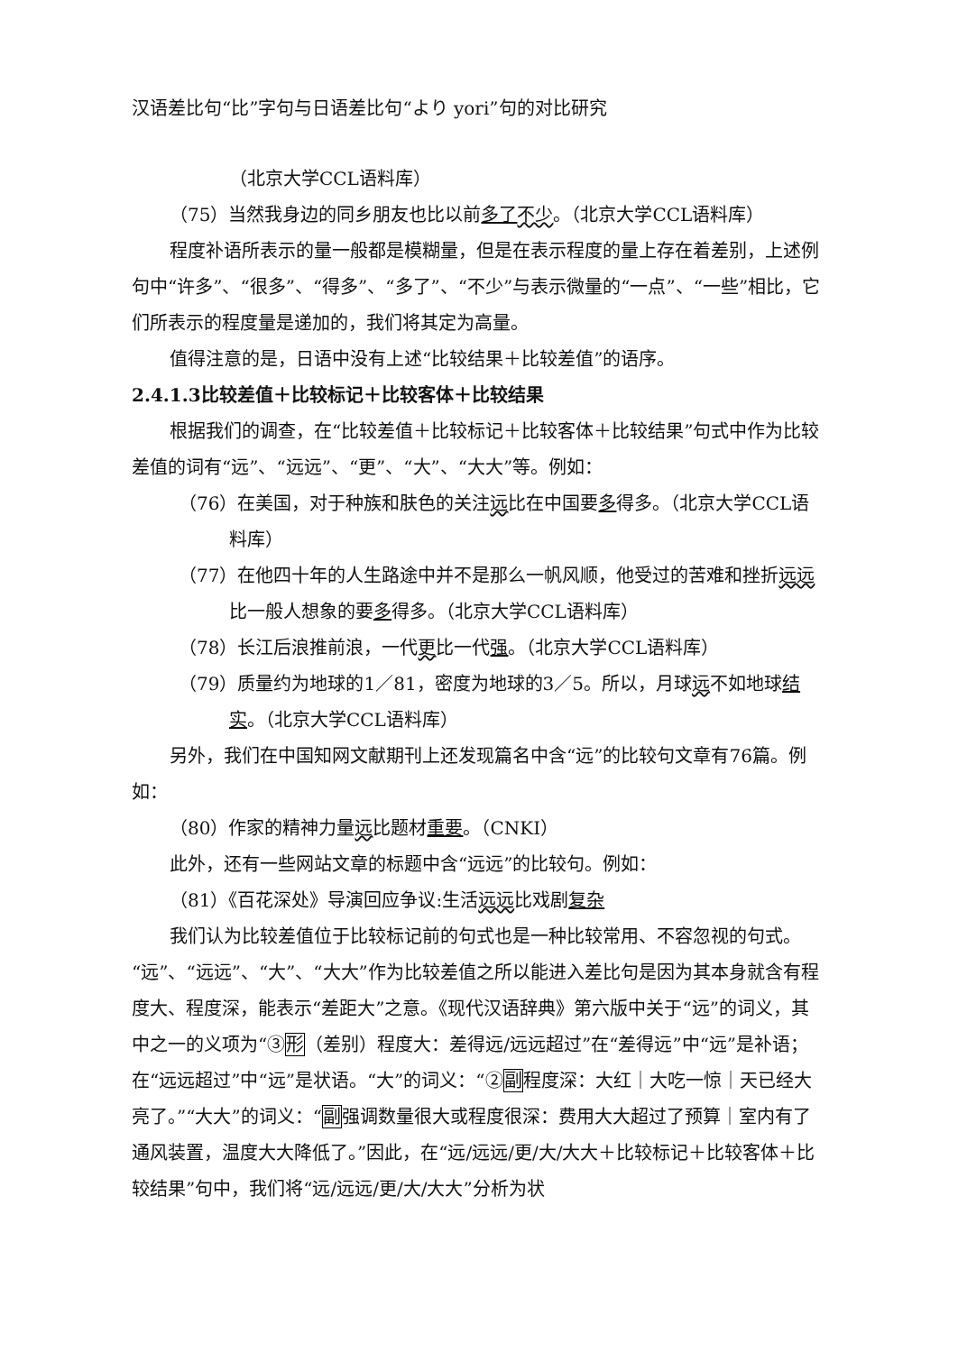汉语差比句“比”字句与日语差比句“より yori”句的对比研究
（北京大学CCL语料库）
（75）当然我身边的同乡朋友也比以前多了 不少。（北京大学CCL语料库）
程度补语所表示的量一般都是模糊量，但是在表示程度的量上存在着差别，上述例句中“许多”、“很多”、“得多”、“多了”、“不少”与表示微量的“一点”、“一些”相比，它们所表示的程度量是递加的，我们将其定为高量。
值得注意的是，日语中没有上述“比较结果＋比较差值”的语序。
2.4.1.3比较差值＋比较标记＋比较客体＋比较结果
根据我们的调查，在“比较差值＋比较标记＋比较客体＋比较结果”句式中作为比较差值的词有“远”、“远远”、“更”、“大”、“大大”等。例如：
（76）在美国，对于种族和肤色的关注远比在中国要多得多。（北京大学CCL语料库）
（77）在他四十年的人生路途中并不是那么一帆风顺，他受过的苦难和挫折远远比一般人想象的要多得多。（北京大学CCL语料库）
（78）长江后浪推前浪，一代更比一代强。（北京大学CCL语料库）
（79）质量约为地球的1／81，密度为地球的3／5。所以，月球远不如地球结实。（北京大学CCL语料库）
另外，我们在中国知网文献期刊上还发现篇名中含“远”的比较句文章有76篇。例如：
（80）作家的精神力量远比题材重要。（CNKI）
此外，还有一些网站文章的标题中含“远远”的比较句。例如：
（81）《百花深处》导演回应争议:生活远远比戏剧复杂
我们认为比较差值位于比较标记前的句式也是一种比较常用、不容忽视的句式。“远”、“远远”、“大”、“大大”作为比较差值之所以能进入差比句是因为其本身就含有程度大、程度深，能表示“差距大”之意。《现代汉语辞典》第六版中关于“远”的词义，其中之一的义项为“③形（差别）程度大：差得远/远远超过”在“差得远”中“远”是补语；在“远远超过”中“远”是状语。“大”的词义：“②副程度深：大红｜大吃一惊｜天已经大亮了。”“大大”的词义：“副强调数量很大或程度很深：费用大大超过了预算｜室内有了通风装置，温度大大降低了。”因此，在“远/远远/更/大/大大＋比较标记＋比较客体＋比较结果”句中，我们将“远/远远/更/大/大大”分析为状